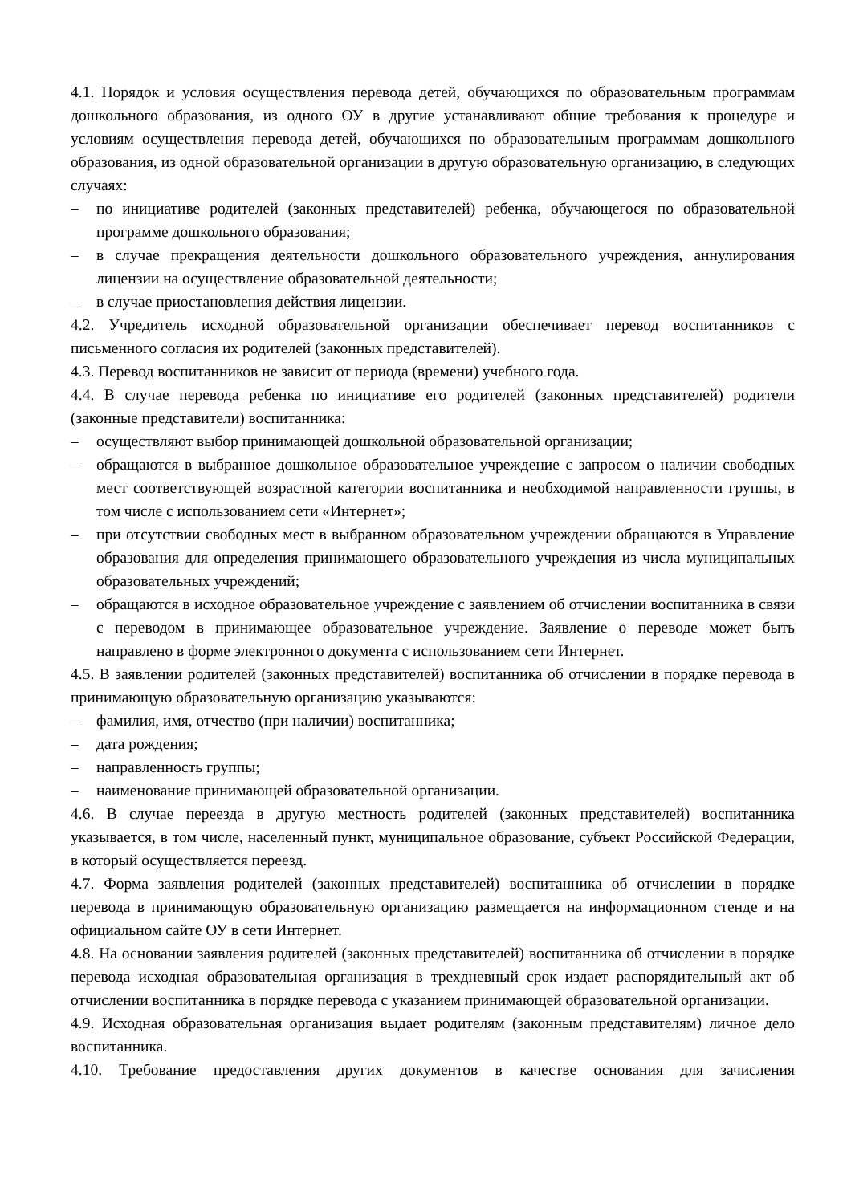4.1. Порядок и условия осуществления перевода детей, обучающихся по образовательным программам дошкольного образования, из одного ОУ в другие устанавливают общие требования к процедуре и условиям осуществления перевода детей, обучающихся по образовательным программам дошкольного образования, из одной образовательной организации в другую образовательную организацию, в следующих случаях:
– по инициативе родителей (законных представителей) ребенка, обучающегося по образовательной программе дошкольного образования;
– в случае прекращения деятельности дошкольного образовательного учреждения, аннулирования лицензии на осуществление образовательной деятельности;
– в случае приостановления действия лицензии.
4.2. Учредитель исходной образовательной организации обеспечивает перевод воспитанников с письменного согласия их родителей (законных представителей).
4.3. Перевод воспитанников не зависит от периода (времени) учебного года.
4.4. В случае перевода ребенка по инициативе его родителей (законных представителей) родители (законные представители) воспитанника:
– осуществляют выбор принимающей дошкольной образовательной организации;
– обращаются в выбранное дошкольное образовательное учреждение с запросом о наличии свободных мест соответствующей возрастной категории воспитанника и необходимой направленности группы, в том числе с использованием сети «Интернет»;
– при отсутствии свободных мест в выбранном образовательном учреждении обращаются в Управление образования для определения принимающего образовательного учреждения из числа муниципальных образовательных учреждений;
– обращаются в исходное образовательное учреждение с заявлением об отчислении воспитанника в связи с переводом в принимающее образовательное учреждение. Заявление о переводе может быть направлено в форме электронного документа с использованием сети Интернет.
4.5. В заявлении родителей (законных представителей) воспитанника об отчислении в порядке перевода в принимающую образовательную организацию указываются:
– фамилия, имя, отчество (при наличии) воспитанника;
– дата рождения;
– направленность группы;
– наименование принимающей образовательной организации.
4.6. В случае переезда в другую местность родителей (законных представителей) воспитанника указывается, в том числе, населенный пункт, муниципальное образование, субъект Российской Федерации, в который осуществляется переезд.
4.7. Форма заявления родителей (законных представителей) воспитанника об отчислении в порядке перевода в принимающую образовательную организацию размещается на информационном стенде и на официальном сайте ОУ в сети Интернет.
4.8. На основании заявления родителей (законных представителей) воспитанника об отчислении в порядке перевода исходная образовательная организация в трехдневный срок издает распорядительный акт об отчислении воспитанника в порядке перевода с указанием принимающей образовательной организации.
4.9. Исходная образовательная организация выдает родителям (законным представителям) личное дело воспитанника.
4.10. Требование предоставления других документов в качестве основания для зачисления